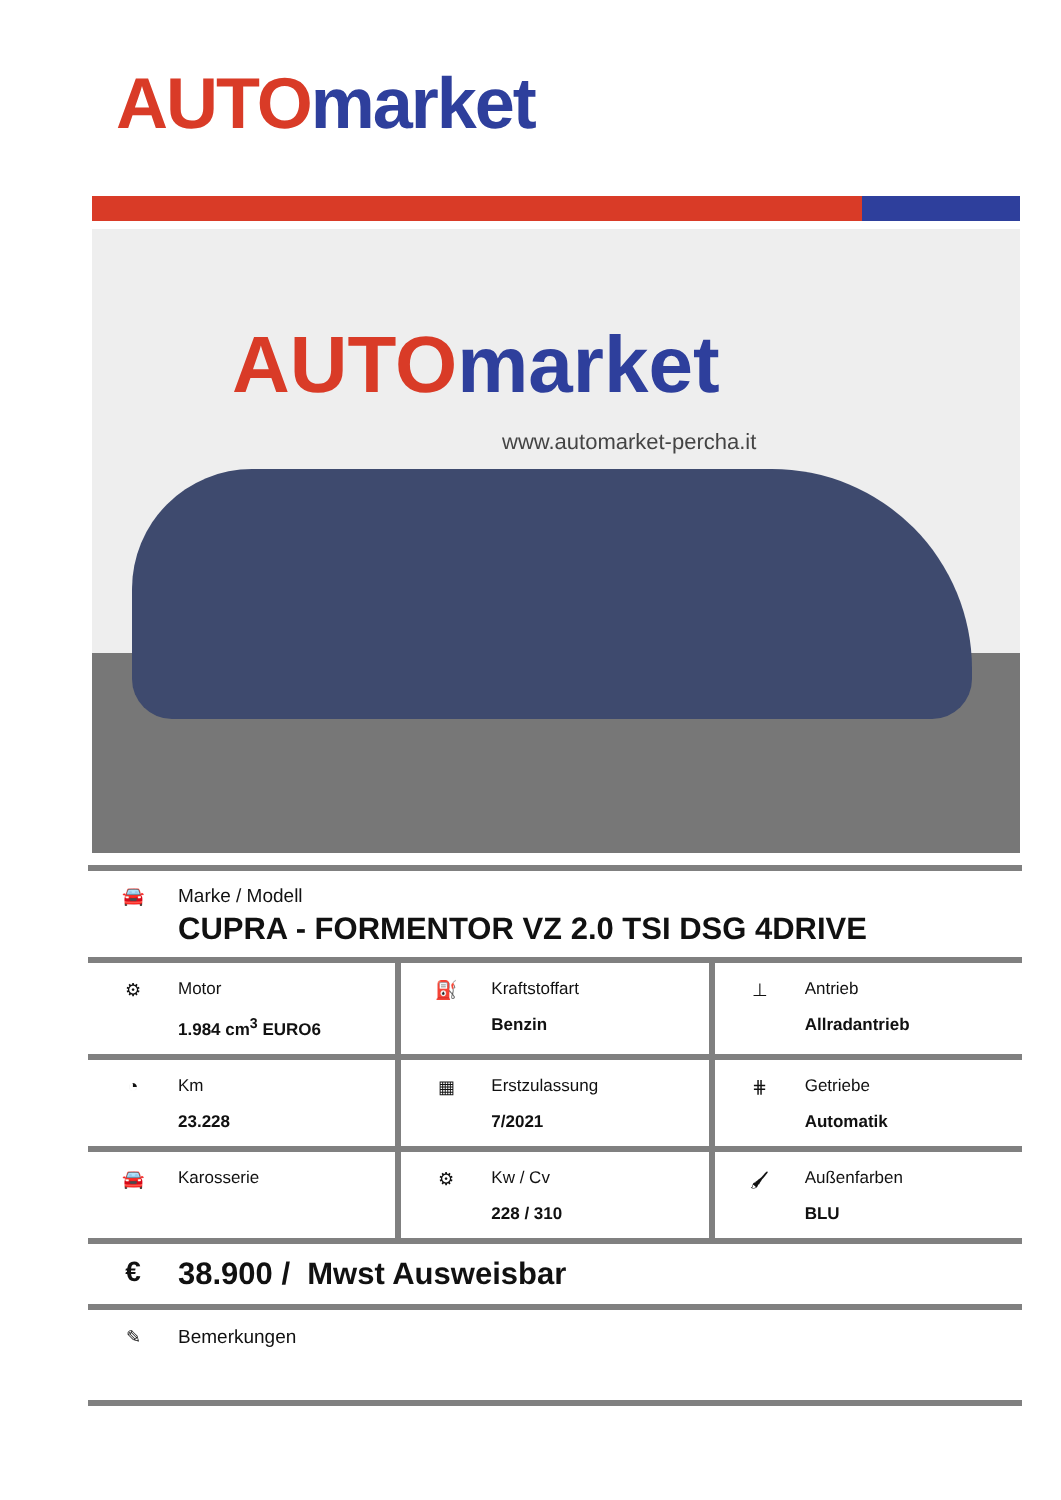AUTO market
AUTO market
www.automarket-percha.it
🚘 Marke / Modell
CUPRA - FORMENTOR VZ 2.0 TSI DSG 4DRIVE
⚙ Motor
1.984 cm<sup>3</sup> EURO6
⛽ Kraftstoffart
Benzin
⊥ Antrieb
Allradantrieb
◔ Km
23.228
▦ Erstzulassung
7/2021
⋕ Getriebe
Automatik
🚘 Karosserie ⚙ Kw / Cv
228 / 310
🖌 Außenfarben
BLU
€ 38.900 / Mwst Ausweisbar
✎ Bemerkungen